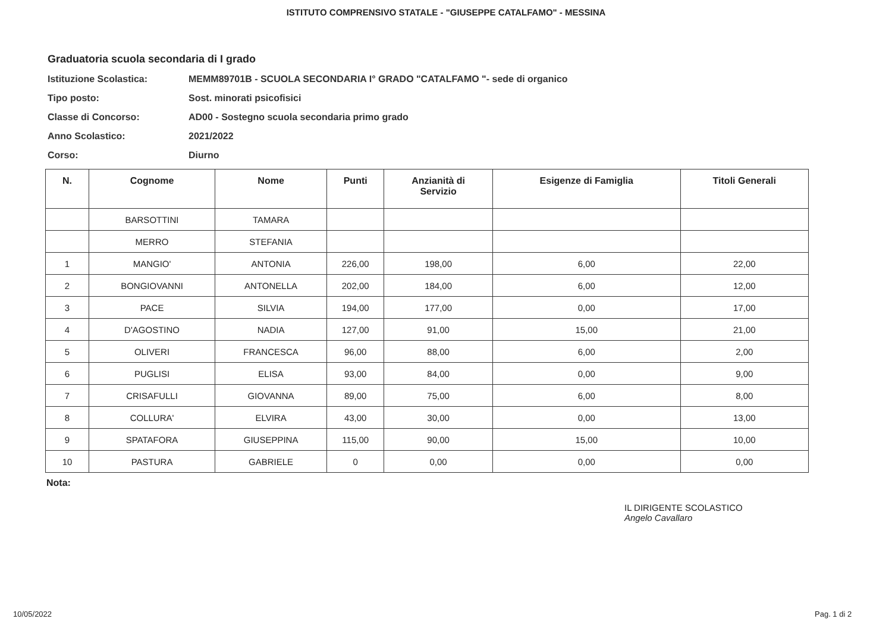ISTITUTO COMPRENSIVO STATALE - "GIUSEPPE CATALFAMO" - MESSINA
Graduatoria scuola secondaria di I grado
Istituzione Scolastica: MEMM89701B - SCUOLA SECONDARIA I° GRADO "CATALFAMO "- sede di organico
Tipo posto: Sost. minorati psicofisici
Classe di Concorso: AD00 - Sostegno scuola secondaria primo grado
Anno Scolastico: 2021/2022
Corso: Diurno
| N. | Cognome | Nome | Punti | Anzianità di Servizio | Esigenze di Famiglia | Titoli Generali |
| --- | --- | --- | --- | --- | --- | --- |
| | BARSOTTINI | TAMARA | | | | |
| | MERRO | STEFANIA | | | | |
| 1 | MANGIO' | ANTONIA | 226,00 | 198,00 | 6,00 | 22,00 |
| 2 | BONGIOVANNI | ANTONELLA | 202,00 | 184,00 | 6,00 | 12,00 |
| 3 | PACE | SILVIA | 194,00 | 177,00 | 0,00 | 17,00 |
| 4 | D'AGOSTINO | NADIA | 127,00 | 91,00 | 15,00 | 21,00 |
| 5 | OLIVERI | FRANCESCA | 96,00 | 88,00 | 6,00 | 2,00 |
| 6 | PUGLISI | ELISA | 93,00 | 84,00 | 0,00 | 9,00 |
| 7 | CRISAFULLI | GIOVANNA | 89,00 | 75,00 | 6,00 | 8,00 |
| 8 | COLLURA' | ELVIRA | 43,00 | 30,00 | 0,00 | 13,00 |
| 9 | SPATAFORA | GIUSEPPINA | 115,00 | 90,00 | 15,00 | 10,00 |
| 10 | PASTURA | GABRIELE | 0 | 0,00 | 0,00 | 0,00 |
Nota:
IL DIRIGENTE SCOLASTICO
Angelo Cavallaro
10/05/2022 Pag. 1 di 2